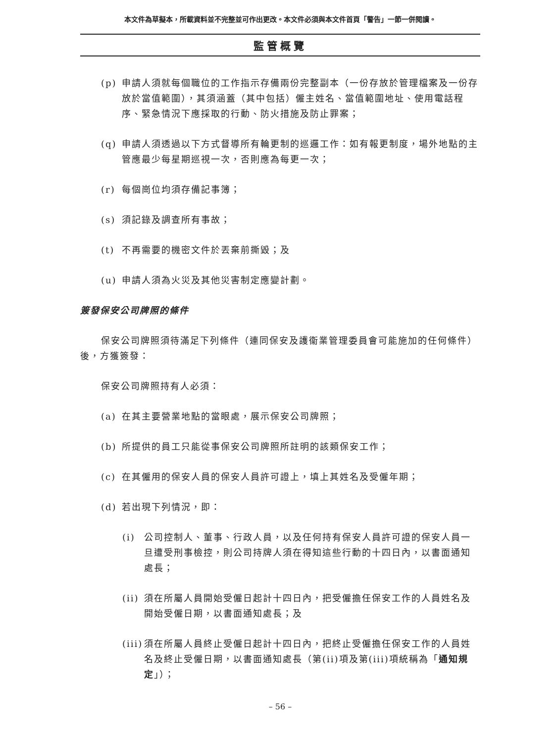本文件為草擬本，所載資料並不完整並可作出更改。本文件必須與本文件首頁「警告」一節一併閱讀。
監管概覽
(p) 申請人須就每個職位的工作指示存備兩份完整副本（一份存放於管理檔案及一份存放於當值範圍），其須涵蓋（其中包括）僱主姓名、當值範圍地址、使用電話程序、緊急情況下應採取的行動、防火措施及防止罪案；
(q) 申請人須透過以下方式督導所有輪更制的巡邏工作：如有報更制度，場外地點的主管應最少每星期巡視一次，否則應為每更一次；
(r) 每個崗位均須存備記事簿；
(s) 須記錄及調查所有事故；
(t) 不再需要的機密文件於丟棄前撕毀；及
(u) 申請人須為火災及其他災害制定應變計劃。
簽發保安公司牌照的條件
保安公司牌照須待滿足下列條件（連同保安及護衞業管理委員會可能施加的任何條件）後，方獲簽發：
保安公司牌照持有人必須：
(a) 在其主要營業地點的當眼處，展示保安公司牌照；
(b) 所提供的員工只能從事保安公司牌照所註明的該類保安工作；
(c) 在其僱用的保安人員的保安人員許可證上，填上其姓名及受僱年期；
(d) 若出現下列情況，即：
(i) 公司控制人、董事、行政人員，以及任何持有保安人員許可證的保安人員一旦遭受刑事檢控，則公司持牌人須在得知這些行動的十四日內，以書面通知處長；
(ii) 須在所屬人員開始受僱日起計十四日內，把受僱擔任保安工作的人員姓名及開始受僱日期，以書面通知處長；及
(iii) 須在所屬人員終止受僱日起計十四日內，把終止受僱擔任保安工作的人員姓名及終止受僱日期，以書面通知處長（第(ii)項及第(iii)項統稱為「通知規定」）；
– 56 –